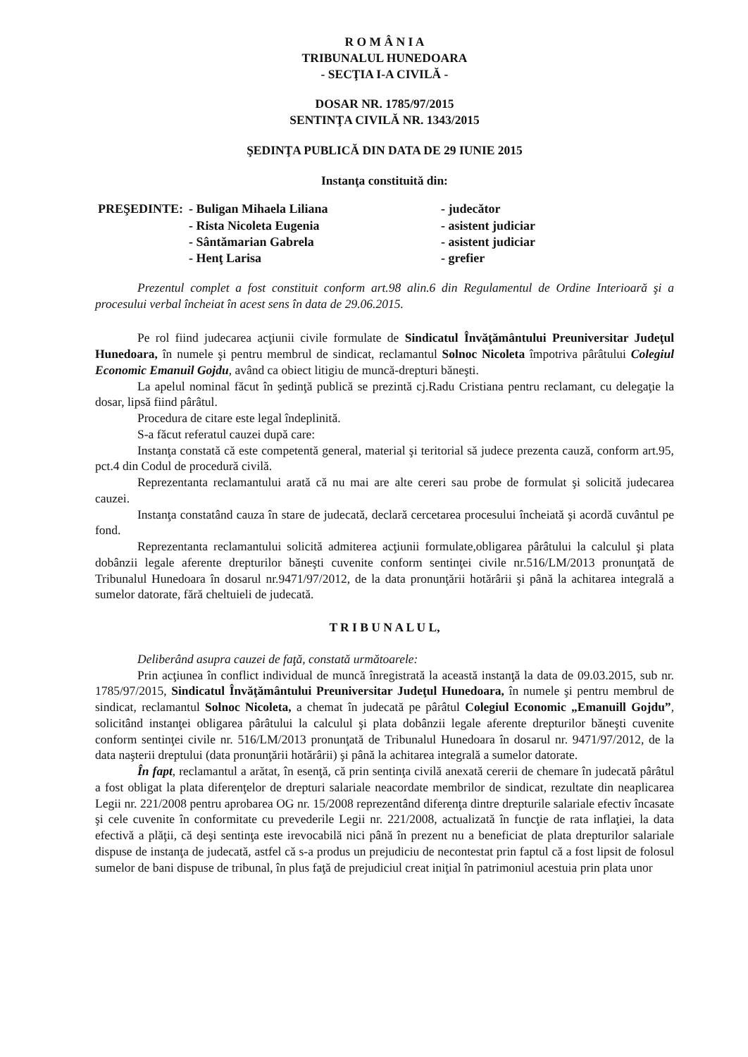R O M Â N I A
TRIBUNALUL HUNEDOARA
- SECŢIA I-A CIVILĂ -
DOSAR NR. 1785/97/2015
SENTINŢA CIVILĂ NR. 1343/2015
ŞEDINŢA PUBLICĂ DIN DATA DE 29 IUNIE 2015
Instanţa constituită din:
| PREŞEDINTE: | - Buligan Mihaela Liliana | - judecător |
| | - Rista Nicoleta Eugenia | - asistent judiciar |
| | - Sântămarian Gabrela | - asistent judiciar |
| | - Henţ Larisa | - grefier |
Prezentul complet a fost constituit conform art.98 alin.6 din Regulamentul de Ordine Interioară şi a procesului verbal încheiat în acest sens în data de 29.06.2015.
Pe rol fiind judecarea acţiunii civile formulate de Sindicatul Învăţământului Preuniversitar Judeţul Hunedoara, în numele şi pentru membrul de sindicat, reclamantul Solnoc Nicoleta împotriva pârâtului Colegiul Economic Emanuil Gojdu, având ca obiect litigiu de muncă-drepturi băneşti.
La apelul nominal făcut în şedinţă publică se prezintă cj.Radu Cristiana pentru reclamant, cu delegaţie la dosar, lipsă fiind pârâtul.
Procedura de citare este legal îndeplinită.
S-a făcut referatul cauzei după care:
Instanţa constată că este competentă general, material şi teritorial să judece prezenta cauză, conform art.95, pct.4 din Codul de procedură civilă.
Reprezentanta reclamantului arată că nu mai are alte cereri sau probe de formulat şi solicită judecarea cauzei.
Instanţa constatând cauza în stare de judecată, declară cercetarea procesului încheiată şi acordă cuvântul pe fond.
Reprezentanta reclamantului solicită admiterea acţiunii formulate,obligarea pârâtului la calculul şi plata dobânzii legale aferente drepturilor băneşti cuvenite conform sentinţei civile nr.516/LM/2013 pronunţată de Tribunalul Hunedoara în dosarul nr.9471/97/2012, de la data pronunţării hotărârii şi până la achitarea integrală a sumelor datorate, fără cheltuieli de judecată.
T R I B U N A L U L,
Deliberând asupra cauzei de faţă, constată următoarele:
Prin acţiunea în conflict individual de muncă înregistrată la această instanţă la data de 09.03.2015, sub nr. 1785/97/2015, Sindicatul Învăţământului Preuniversitar Judeţul Hunedoara, în numele şi pentru membrul de sindicat, reclamantul Solnoc Nicoleta, a chemat în judecată pe pârâtul Colegiul Economic „Emanuill Gojdu”, solicitând instanţei obligarea pârâtului la calculul şi plata dobânzii legale aferente drepturilor băneşti cuvenite conform sentinţei civile nr. 516/LM/2013 pronunţată de Tribunalul Hunedoara în dosarul nr. 9471/97/2012, de la data naşterii dreptului (data pronunţării hotărârii) şi până la achitarea integrală a sumelor datorate.
În fapt, reclamantul a arătat, în esenţă, că prin sentinţa civilă anexată cererii de chemare în judecată pârâtul a fost obligat la plata diferenţelor de drepturi salariale neacordate membrilor de sindicat, rezultate din neaplicarea Legii nr. 221/2008 pentru aprobarea OG nr. 15/2008 reprezentând diferenţa dintre drepturile salariale efectiv încasate şi cele cuvenite în conformitate cu prevederile Legii nr. 221/2008, actualizată în funcţie de rata inflaţiei, la data efectivă a plăţii, că deşi sentinţa este irevocabilă nici până în prezent nu a beneficiat de plata drepturilor salariale dispuse de instanţa de judecată, astfel că s-a produs un prejudiciu de necontestat prin faptul că a fost lipsit de folosul sumelor de bani dispuse de tribunal, în plus faţă de prejudiciul creat iniţial în patrimoniul acestuia prin plata unor